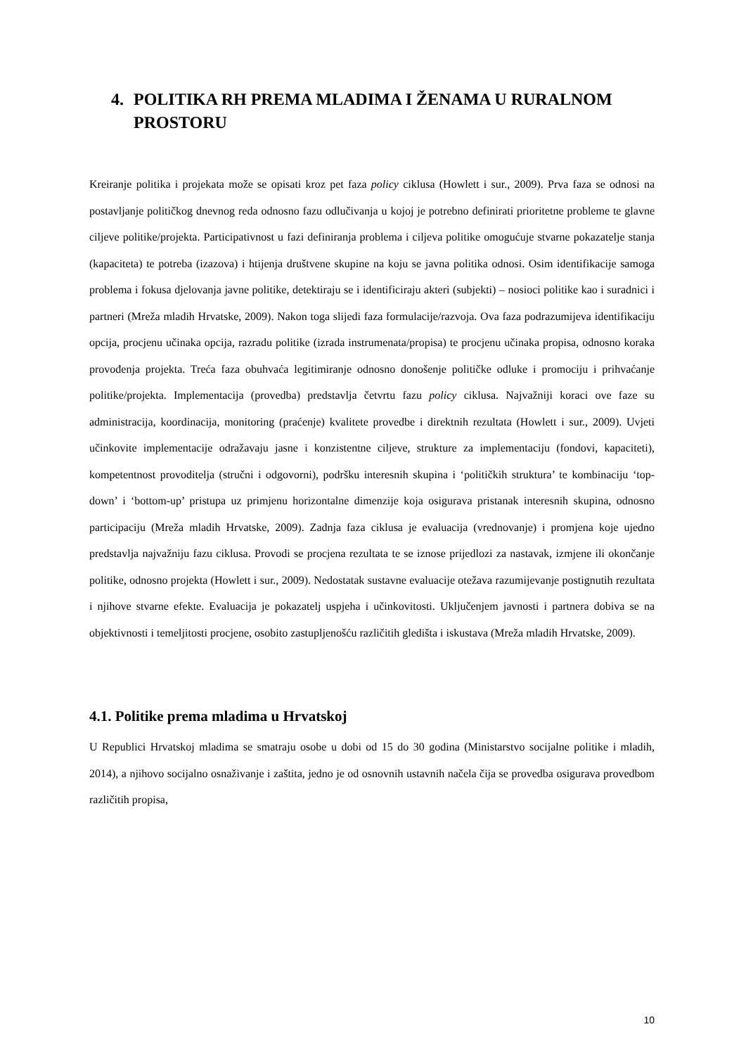4. POLITIKA RH PREMA MLADIMA I ŽENAMA U RURALNOM PROSTORU
Kreiranje politika i projekata može se opisati kroz pet faza policy ciklusa (Howlett i sur., 2009). Prva faza se odnosi na postavljanje političkog dnevnog reda odnosno fazu odlučivanja u kojoj je potrebno definirati prioritetne probleme te glavne ciljeve politike/projekta. Participativnost u fazi definiranja problema i ciljeva politike omogućuje stvarne pokazatelje stanja (kapaciteta) te potreba (izazova) i htijenja društvene skupine na koju se javna politika odnosi. Osim identifikacije samoga problema i fokusa djelovanja javne politike, detektiraju se i identificiraju akteri (subjekti) – nosioci politike kao i suradnici i partneri (Mreža mladih Hrvatske, 2009). Nakon toga slijedi faza formulacije/razvoja. Ova faza podrazumijeva identifikaciju opcija, procjenu učinaka opcija, razradu politike (izrada instrumenata/propisa) te procjenu učinaka propisa, odnosno koraka provođenja projekta. Treća faza obuhvaća legitimiranje odnosno donošenje političke odluke i promociju i prihvaćanje politike/projekta. Implementacija (provedba) predstavlja četvrtu fazu policy ciklusa. Najvažniji koraci ove faze su administracija, koordinacija, monitoring (praćenje) kvalitete provedbe i direktnih rezultata (Howlett i sur., 2009). Uvjeti učinkovite implementacije odražavaju jasne i konzistentne ciljeve, strukture za implementaciju (fondovi, kapaciteti), kompetentnost provoditelja (stručni i odgovorni), podršku interesnih skupina i ‘političkih struktura’ te kombinaciju ‘top-down’ i ‘bottom-up’ pristupa uz primjenu horizontalne dimenzije koja osigurava pristanak interesnih skupina, odnosno participaciju (Mreža mladih Hrvatske, 2009). Zadnja faza ciklusa je evaluacija (vrednovanje) i promjena koje ujedno predstavlja najvažniju fazu ciklusa. Provodi se procjena rezultata te se iznose prijedlozi za nastavak, izmjene ili okončanje politike, odnosno projekta (Howlett i sur., 2009). Nedostatak sustavne evaluacije otežava razumijevanje postignutih rezultata i njihove stvarne efekte. Evaluacija je pokazatelj uspjeha i učinkovitosti. Uključenjem javnosti i partnera dobiva se na objektivnosti i temeljitosti procjene, osobito zastupljenošću različitih gledišta i iskustava (Mreža mladih Hrvatske, 2009).
4.1. Politike prema mladima u Hrvatskoj
U Republici Hrvatskoj mladima se smatraju osobe u dobi od 15 do 30 godina (Ministarstvo socijalne politike i mladih, 2014), a njihovo socijalno osnaživanje i zaštita, jedno je od osnovnih ustavnih načela čija se provedba osigurava provedbom različitih propisa,
10